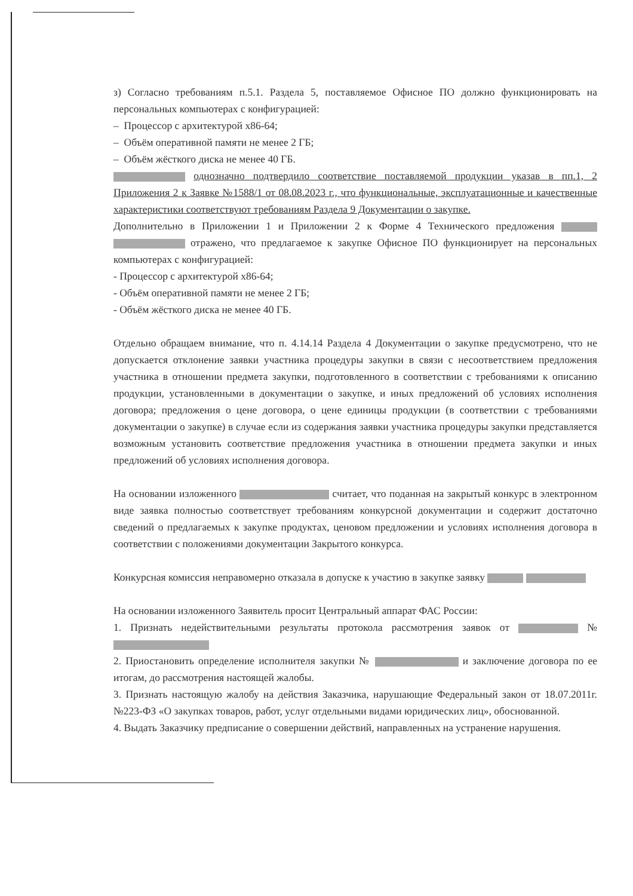з) Согласно требованиям п.5.1. Раздела 5, поставляемое Офисное ПО должно функционировать на персональных компьютерах с конфигурацией:
– Процессор с архитектурой x86-64;
– Объём оперативной памяти не менее 2 ГБ;
– Объём жёсткого диска не менее 40 ГБ.
однозначно подтвердило соответствие поставляемой продукции указав в пп.1, 2 Приложения 2 к Заявке №1588/1 от 08.08.2023 г., что функциональные, эксплуатационные и качественные характеристики соответствуют требованиям Раздела 9 Документации о закупке.
Дополнительно в Приложении 1 и Приложении 2 к Форме 4 Технического предложения отражено, что предлагаемое к закупке Офисное ПО функционирует на персональных компьютерах с конфигурацией:
- Процессор с архитектурой x86-64;
- Объём оперативной памяти не менее 2 ГБ;
- Объём жёсткого диска не менее 40 ГБ.
Отдельно обращаем внимание, что п. 4.14.14 Раздела 4 Документации о закупке предусмотрено, что не допускается отклонение заявки участника процедуры закупки в связи с несоответствием предложения участника в отношении предмета закупки, подготовленного в соответствии с требованиями к описанию продукции, установленными в документации о закупке, и иных предложений об условиях исполнения договора; предложения о цене договора, о цене единицы продукции (в соответствии с требованиями документации о закупке) в случае если из содержания заявки участника процедуры закупки представляется возможным установить соответствие предложения участника в отношении предмета закупки и иных предложений об условиях исполнения договора.
На основании изложенного считает, что поданная на закрытый конкурс в электронном виде заявка полностью соответствует требованиям конкурсной документации и содержит достаточно сведений о предлагаемых к закупке продуктах, ценовом предложении и условиях исполнения договора в соответствии с положениями документации Закрытого конкурса.
Конкурсная комиссия неправомерно отказала в допуске к участию в закупке заявку
На основании изложенного Заявитель просит Центральный аппарат ФАС России:
1. Признать недействительными результаты протокола рассмотрения заявок от №
2. Приостановить определение исполнителя закупки № и заключение договора по ее итогам, до рассмотрения настоящей жалобы.
3. Признать настоящую жалобу на действия Заказчика, нарушающие Федеральный закон от 18.07.2011г. №223-ФЗ «О закупках товаров, работ, услуг отдельными видами юридических лиц», обоснованной.
4. Выдать Заказчику предписание о совершении действий, направленных на устранение нарушения.